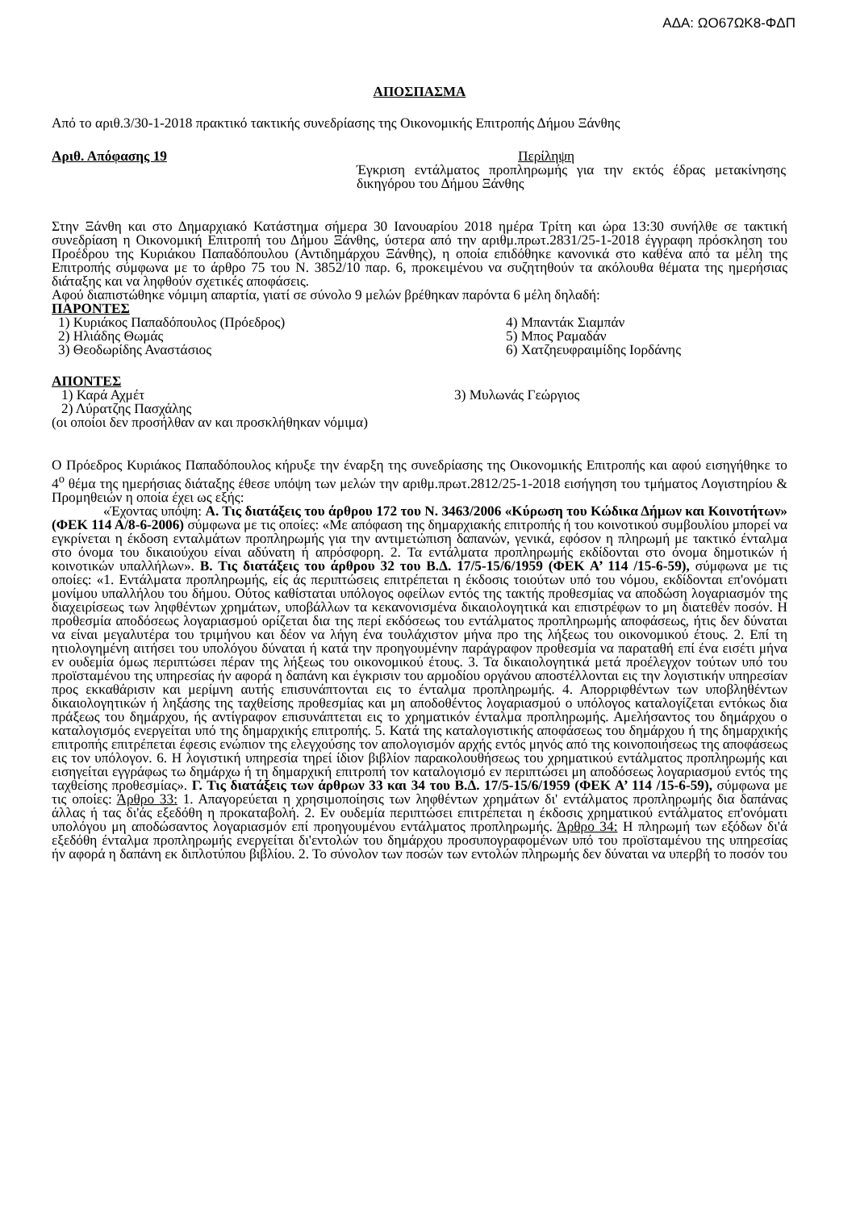ΑΔΑ: ΩΟ67ΩΚ8-ΦΔΠ
ΑΠΟΣΠΑΣΜΑ
Από το αριθ.3/30-1-2018 πρακτικό τακτικής συνεδρίασης της Οικονομικής Επιτροπής Δήμου Ξάνθης
Αριθ. Απόφασης 19 Περίληψη
Έγκριση εντάλματος προπληρωμής για την εκτός έδρας μετακίνησης δικηγόρου του Δήμου Ξάνθης
Στην Ξάνθη και στο Δημαρχιακό Κατάστημα σήμερα 30 Ιανουαρίου 2018 ημέρα Τρίτη και ώρα 13:30 συνήλθε σε τακτική συνεδρίαση η Οικονομική Επιτροπή του Δήμου Ξάνθης, ύστερα από την αριθμ.πρωτ.2831/25-1-2018 έγγραφη πρόσκληση του Προέδρου της Κυριάκου Παπαδόπουλου (Αντιδημάρχου Ξάνθης), η οποία επιδόθηκε κανονικά στο καθένα από τα μέλη της Επιτροπής σύμφωνα με το άρθρο 75 του Ν. 3852/10 παρ. 6, προκειμένου να συζητηθούν τα ακόλουθα θέματα της ημερήσιας διάταξης και να ληφθούν σχετικές αποφάσεις.
Αφού διαπιστώθηκε νόμιμη απαρτία, γιατί σε σύνολο 9 μελών βρέθηκαν παρόντα 6 μέλη δηλαδή:
ΠΑΡΟΝΤΕΣ
1) Κυριάκος Παπαδόπουλος (Πρόεδρος)
4) Μπαντάκ Σιαμπάν
2) Ηλιάδης Θωμάς
5) Μπος Ραμαδάν
3) Θεοδωρίδης Αναστάσιος
6) Χατζηευφραιμίδης Ιορδάνης
ΑΠΟΝΤΕΣ
1) Καρά Αχμέτ
3) Μυλωνάς Γεώργιος
2) Λύρατζης Πασχάλης
(οι οποίοι δεν προσήλθαν αν και προσκλήθηκαν νόμιμα)
Ο Πρόεδρος Κυριάκος Παπαδόπουλος κήρυξε την έναρξη της συνεδρίασης της Οικονομικής Επιτροπής και αφού εισηγήθηκε το 4<sup>ο</sup> θέμα της ημερήσιας διάταξης έθεσε υπόψη των μελών την αριθμ.πρωτ.2812/25-1-2018 εισήγηση του τμήματος Λογιστηρίου & Προμηθειών η οποία έχει ως εξής:
«Έχοντας υπόψη: Α. Τις διατάξεις του άρθρου 172 του Ν. 3463/2006 «Κύρωση του Κώδικα Δήμων και Κοινοτήτων» (ΦΕΚ 114 Α/8-6-2006) σύμφωνα με τις οποίες: «Με απόφαση της δημαρχιακής επιτροπής ή του κοινοτικού συμβουλίου μπορεί να εγκρίνεται η έκδοση ενταλμάτων προπληρωμής για την αντιμετώπιση δαπανών, γενικά, εφόσον η πληρωμή με τακτικό ένταλμα στο όνομα του δικαιούχου είναι αδύνατη ή απρόσφορη. 2. Τα εντάλματα προπληρωμής εκδίδονται στο όνομα δημοτικών ή κοινοτικών υπαλλήλων». Β. Τις διατάξεις του άρθρου 32 του Β.Δ. 17/5-15/6/1959 (ΦΕΚ Α’ 114 /15-6-59), σύμφωνα με τις οποίες: «1. Εντάλματα προπληρωμής, είς άς περιπτώσεις επιτρέπεται η έκδοσις τοιούτων υπό του νόμου, εκδίδονται επ'ονόματι μονίμου υπαλλήλου του δήμου. Ούτος καθίσταται υπόλογος οφείλων εντός της τακτής προθεσμίας να αποδώση λογαριασμόν της διαχειρίσεως των ληφθέντων χρημάτων, υποβάλλων τα κεκανονισμένα δικαιολογητικά και επιστρέφων το μη διατεθέν ποσόν. Η προθεσμία αποδόσεως λογαριασμού ορίζεται δια της περί εκδόσεως του εντάλματος προπληρωμής αποφάσεως, ήτις δεν δύναται να είναι μεγαλυτέρα του τριμήνου και δέον να λήγη ένα τουλάχιστον μήνα προ της λήξεως του οικονομικού έτους. 2. Επί τη ητιολογημένη αιτήσει του υπολόγου δύναται ή κατά την προηγουμένην παράγραφον προθεσμία να παραταθή επί ένα εισέτι μήνα εν ουδεμία όμως περιπτώσει πέραν της λήξεως του οικονομικού έτους. 3. Τα δικαιολογητικά μετά προέλεγχον τούτων υπό του προϊσταμένου της υπηρεσίας ήν αφορά η δαπάνη και έγκρισιν του αρμοδίου οργάνου αποστέλλονται εις την λογιστικήν υπηρεσίαν προς εκκαθάρισιν και μερίμνη αυτής επισυνάπτονται εις το ένταλμα προπληρωμής. 4. Απορριφθέντων των υποβληθέντων δικαιολογητικών ή ληξάσης της ταχθείσης προθεσμίας και μη αποδοθέντος λογαριασμού ο υπόλογος καταλογίζεται εντόκως δια πράξεως του δημάρχου, ής αντίγραφον επισυνάπτεται εις το χρηματικόν ένταλμα προπληρωμής. Αμελήσαντος του δημάρχου ο καταλογισμός ενεργείται υπό της δημαρχικής επιτροπής. 5. Κατά της καταλογιστικής αποφάσεως του δημάρχου ή της δημαρχικής επιτροπής επιτρέπεται έφεσις ενώπιον της ελεγχούσης τον απολογισμόν αρχής εντός μηνός από της κοινοποιήσεως της αποφάσεως εις τον υπόλογον. 6. Η λογιστική υπηρεσία τηρεί ίδιον βιβλίον παρακολουθήσεως του χρηματικού εντάλματος προπληρωμής και εισηγείται εγγράφως τω δημάρχω ή τη δημαρχική επιτροπή τον καταλογισμό εν περιπτώσει μη αποδόσεως λογαριασμού εντός της ταχθείσης προθεσμίας». Γ. Τις διατάξεις των άρθρων 33 και 34 του Β.Δ. 17/5-15/6/1959 (ΦΕΚ Α’ 114 /15-6-59), σύμφωνα με τις οποίες: Άρθρο 33: 1. Απαγορεύεται η χρησιμοποίησις των ληφθέντων χρημάτων δι' εντάλματος προπληρωμής δια δαπάνας άλλας ή τας δι'άς εξεδόθη η προκαταβολή. 2. Εν ουδεμία περιπτώσει επιτρέπεται η έκδοσις χρηματικού εντάλματος επ'ονόματι υπολόγου μη αποδώσαντος λογαριασμόν επί προηγουμένου εντάλματος προπληρωμής. Άρθρο 34: Η πληρωμή των εξόδων δι'ά εξεδόθη ένταλμα προπληρωμής ενεργείται δι'εντολών του δημάρχου προσυπογραφομένων υπό του προϊσταμένου της υπηρεσίας ήν αφορά η δαπάνη εκ διπλοτύπου βιβλίου. 2. Το σύνολον των ποσών των εντολών πληρωμής δεν δύναται να υπερβή το ποσόν του